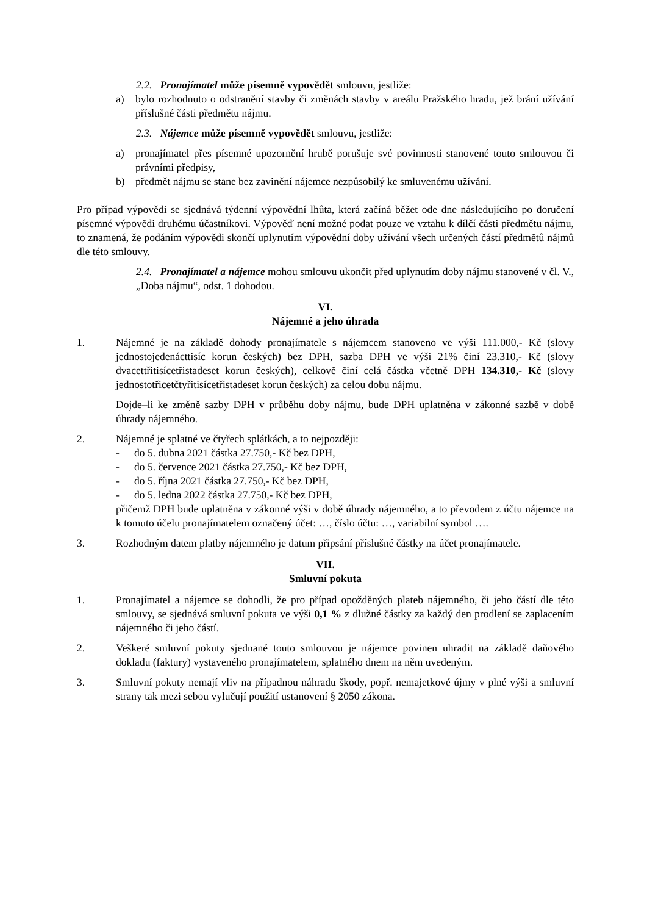2.2. Pronajímatel může písemně vypovědět smlouvu, jestliže:
a) bylo rozhodnuto o odstranění stavby či změnách stavby v areálu Pražského hradu, jež brání užívání příslušné části předmětu nájmu.
2.3. Nájemce může písemně vypovědět smlouvu, jestliže:
a) pronajímatel přes písemné upozornění hrubě porušuje své povinnosti stanovené touto smlouvou či právními předpisy,
b) předmět nájmu se stane bez zavinění nájemce nezpůsobilý ke smluvenému užívání.
Pro případ výpovědi se sjednává týdenní výpovědní lhůta, která začíná běžet ode dne následujícího po doručení písemné výpovědi druhému účastníkovi. Výpověď není možné podat pouze ve vztahu k dílčí části předmětu nájmu, to znamená, že podáním výpovědi skončí uplynutím výpovědní doby užívání všech určených částí předmětů nájmů dle této smlouvy.
2.4. Pronajímatel a nájemce mohou smlouvu ukončit před uplynutím doby nájmu stanovené v čl. V., „Doba nájmu“, odst. 1 dohodou.
VI.
Nájemné a jeho úhrada
1. Nájemné je na základě dohody pronajímatele s nájemcem stanoveno ve výši 111.000,- Kč (slovy jednostojedenácttisíc korun českých) bez DPH, sazba DPH ve výši 21% činí 23.310,- Kč (slovy dvacettřitisícetřistadeset korun českých), celkově činí celá částka včetně DPH 134.310,- Kč (slovy jednostotřicetčtyřitisícetřistadeset korun českých) za celou dobu nájmu.
Dojde–li ke změně sazby DPH v průběhu doby nájmu, bude DPH uplatněna v zákonné sazbě v době úhrady nájemného.
2. Nájemné je splatné ve čtyřech splátkách, a to nejpozději:
- do 5. dubna 2021 částka 27.750,- Kč bez DPH,
- do 5. července 2021 částka 27.750,- Kč bez DPH,
- do 5. října 2021 částka 27.750,- Kč bez DPH,
- do 5. ledna 2022 částka 27.750,- Kč bez DPH,
přičemž DPH bude uplatněna v zákonné výši v době úhrady nájemného, a to převodem z účtu nájemce na k tomuto účelu pronajímatelem označený účet: …, číslo účtu: …, variabilní symbol ….
3. Rozhodným datem platby nájemného je datum připsání příslušné částky na účet pronajímatele.
VII.
Smluvní pokuta
1. Pronajímatel a nájemce se dohodli, že pro případ opožděných plateb nájemného, či jeho částí dle této smlouvy, se sjednává smluvní pokuta ve výši 0,1 % z dlužné částky za každý den prodlení se zaplacením nájemného či jeho částí.
2. Veškeré smluvní pokuty sjednané touto smlouvou je nájemce povinen uhradit na základě daňového dokladu (faktury) vystaveného pronajímatelem, splatného dnem na něm uvedeným.
3. Smluvní pokuty nemají vliv na případnou náhradu škody, popř. nemajetkové újmy v plné výši a smluvní strany tak mezi sebou vylučují použití ustanovení § 2050 zákona.